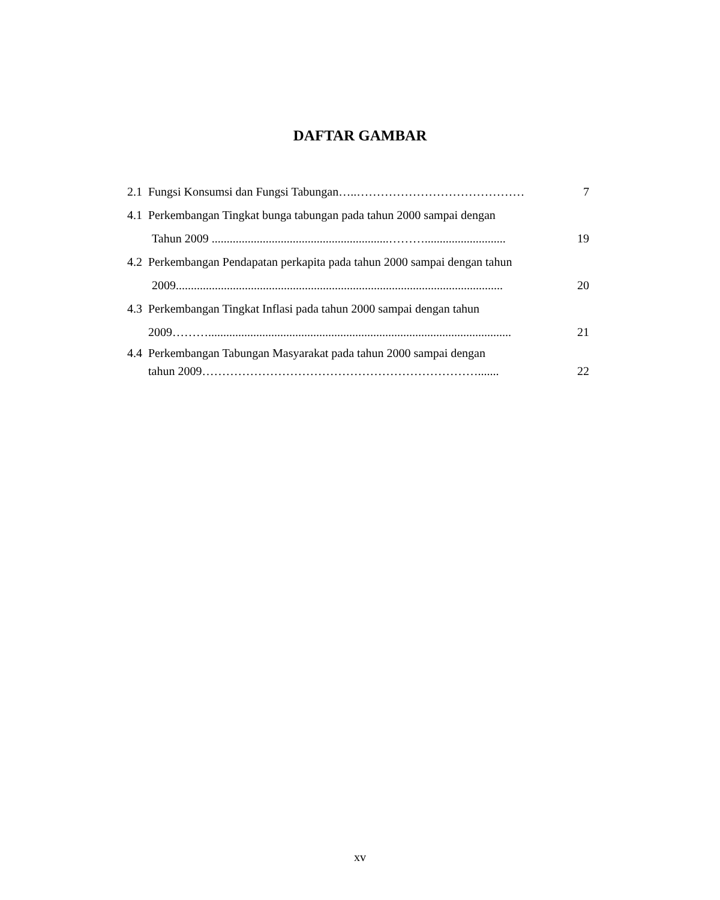DAFTAR GAMBAR
2.1 Fungsi Konsumsi dan Fungsi Tabungan…..…………………………………… 7
4.1 Perkembangan Tingkat bunga tabungan pada tahun 2000 sampai dengan
Tahun 2009 ...........................................................………........................... 19
4.2 Perkembangan Pendapatan perkapita pada tahun 2000 sampai dengan tahun
2009............................................................................................................. 20
4.3 Perkembangan Tingkat Inflasi pada tahun 2000 sampai dengan tahun
2009………..................................................................................................... 21
4.4 Perkembangan Tabungan Masyarakat pada tahun 2000 sampai dengan
tahun 2009……………………………………………………………....... 22
xv